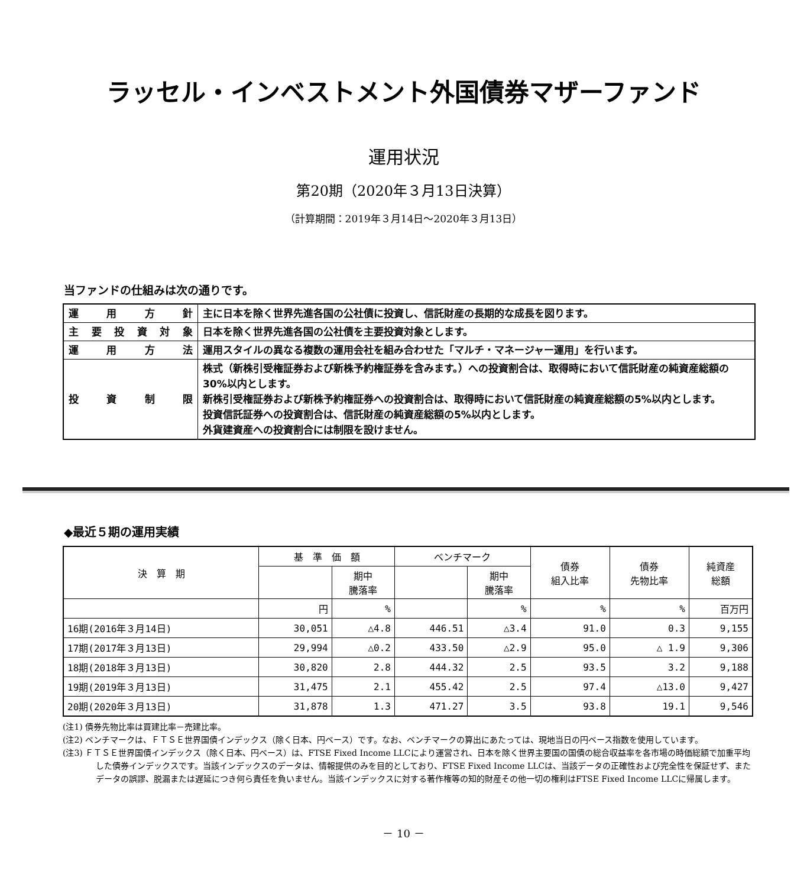ラッセル・インベストメント外国債券マザーファンド
運用状況
第20期（2020年３月13日決算）
（計算期間：2019年３月14日～2020年３月13日）
当ファンドの仕組みは次の通りです。
| 運用方針 | 主に日本を除く世界先進各国の公社債に投資し、信託財産の長期的な成長を図ります。 |
| 主要投資対象 | 日本を除く世界先進各国の公社債を主要投資対象とします。 |
| 運用方法 | 運用スタイルの異なる複数の運用会社を組み合わせた「マルチ・マネージャー運用」を行います。 |
| 投資制限 | 株式（新株引受権証券および新株予約権証券を含みます。）への投資割合は、取得時において信託財産の純資産総額の30%以内とします。 新株引受権証券および新株予約権証券への投資割合は、取得時において信託財産の純資産総額の5%以内とします。 投資信託証券への投資割合は、信託財産の純資産総額の5%以内とします。 外貨建資産への投資割合には制限を設けません。 |
◆最近５期の運用実績
| 決 算 期 | 基 準 価 額 | | ベンチマーク | | 債券 組入比率 | 債券 先物比率 | 純資産 総額 |
| --- | --- | --- | --- | --- | --- | --- | --- |
| | | 期中 騰落率 | | 期中 騰落率 | | | |
| | 円 | % | | % | % | % | 百万円 |
| 16期(2016年３月14日) | 30,051 | △4.8 | 446.51 | △3.4 | 91.0 | 0.3 | 9,155 |
| 17期(2017年３月13日) | 29,994 | △0.2 | 433.50 | △2.9 | 95.0 | △ 1.9 | 9,306 |
| 18期(2018年３月13日) | 30,820 | 2.8 | 444.32 | 2.5 | 93.5 | 3.2 | 9,188 |
| 19期(2019年３月13日) | 31,475 | 2.1 | 455.42 | 2.5 | 97.4 | △13.0 | 9,427 |
| 20期(2020年３月13日) | 31,878 | 1.3 | 471.27 | 3.5 | 93.8 | 19.1 | 9,546 |
(注1) 債券先物比率は買建比率－売建比率。
(注2) ベンチマークは、ＦＴＳＥ世界国債インデックス（除く日本、円ベース）です。なお、ベンチマークの算出にあたっては、現地当日の円ベース指数を使用しています。
(注3) ＦＴＳＥ世界国債インデックス（除く日本、円ベース）は、FTSE Fixed Income LLCにより運営され、日本を除く世界主要国の国債の総合収益率を各市場の時価総額で加重平均した債券インデックスです。当該インデックスのデータは、情報提供のみを目的としており、FTSE Fixed Income LLCは、当該データの正確性および完全性を保証せず、またデータの誤謬、脱漏または遅延につき何ら責任を負いません。当該インデックスに対する著作権等の知的財産その他一切の権利はFTSE Fixed Income LLCに帰属します。
－ 10 －